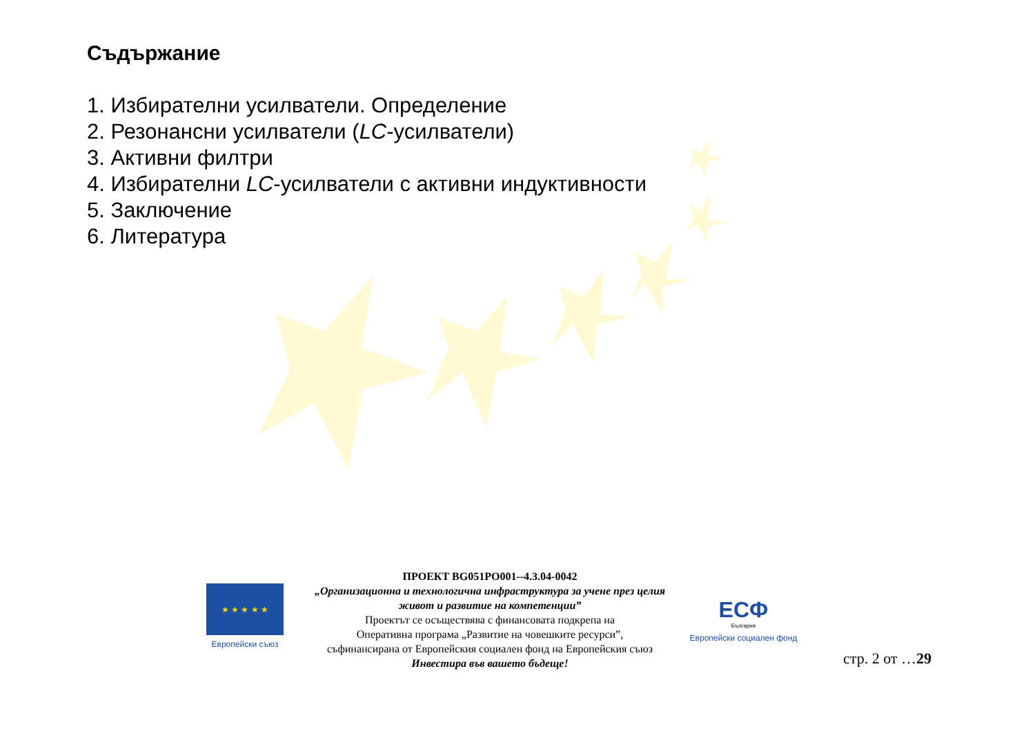Съдържание
1. Избирателни усилватели. Определение
2. Резонансни усилватели (LC-усилватели)
3. Активни филтри
4. Избирателни LC-усилватели с активни индуктивности
5. Заключение
6. Литература
★ ★ ★ ★ ★
Европейски съюз
ПРОЕКТ BG051PO001--4.3.04-0042
„Организационна и технологична инфраструктура за учене през целия живот и развитие на компетенции”
Проектът се осъществява с финансовата подкрепа на
Оперативна програма „Развитие на човешките ресурси”,
съфинансирана от Европейския социален фонд на Европейския съюз
Инвестира във вашето бъдеще!
ЕСФ
България
Европейски социален фонд
стр. 2 от …29